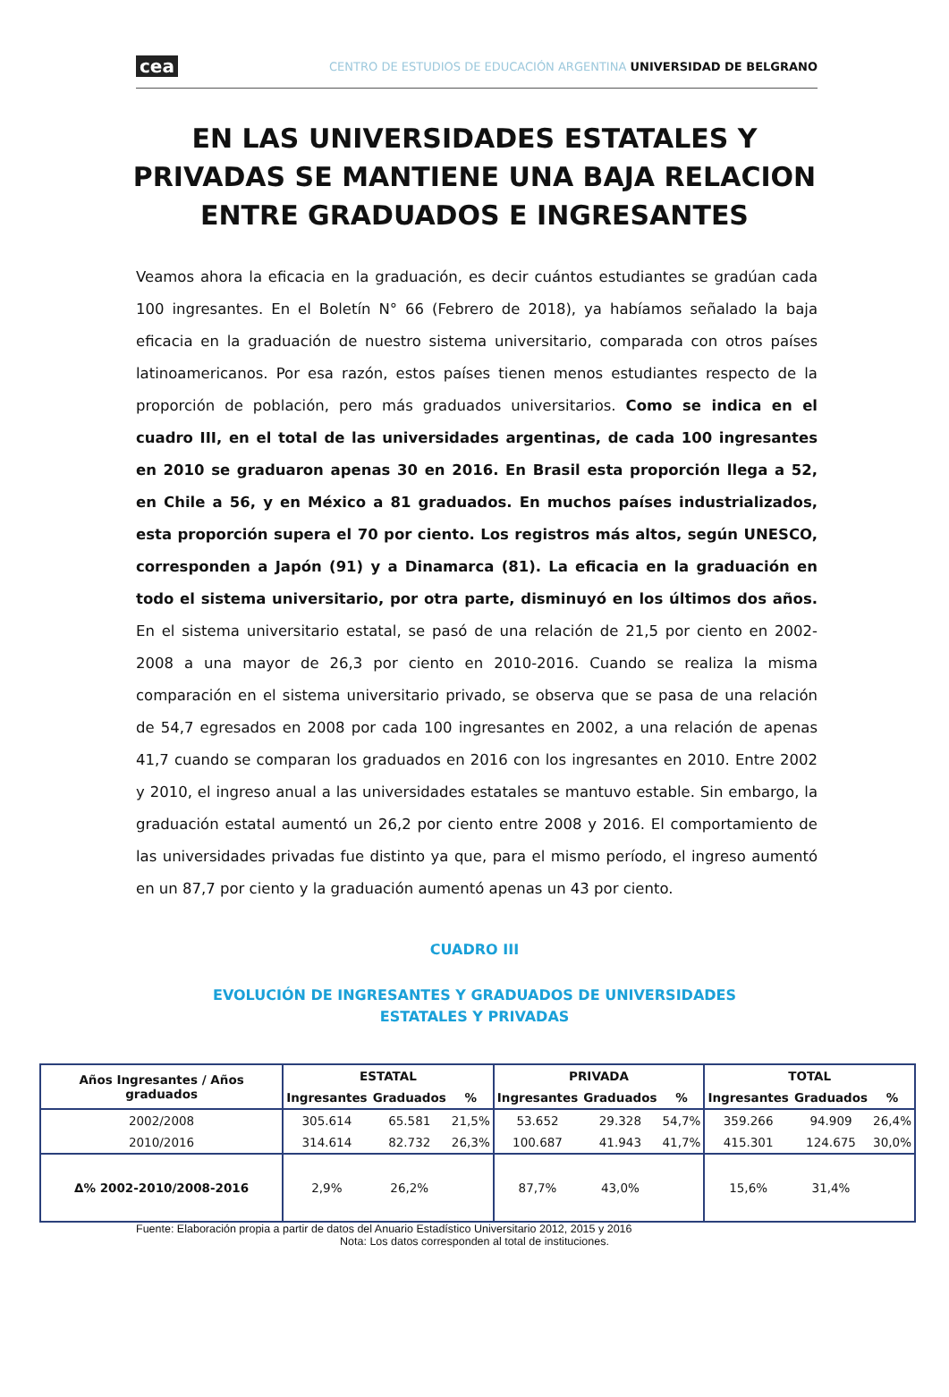cea CENTRO DE ESTUDIOS DE EDUCACIÓN ARGENTINA UNIVERSIDAD DE BELGRANO
EN LAS UNIVERSIDADES ESTATALES Y PRIVADAS SE MANTIENE UNA BAJA RELACION ENTRE GRADUADOS E INGRESANTES
Veamos ahora la eficacia en la graduación, es decir cuántos estudiantes se gradúan cada 100 ingresantes. En el Boletín N° 66 (Febrero de 2018), ya habíamos señalado la baja eficacia en la graduación de nuestro sistema universitario, comparada con otros países latinoamericanos. Por esa razón, estos países tienen menos estudiantes respecto de la proporción de población, pero más graduados universitarios. Como se indica en el cuadro III, en el total de las universidades argentinas, de cada 100 ingresantes en 2010 se graduaron apenas 30 en 2016. En Brasil esta proporción llega a 52, en Chile a 56, y en México a 81 graduados. En muchos países industrializados, esta proporción supera el 70 por ciento. Los registros más altos, según UNESCO, corresponden a Japón (91) y a Dinamarca (81). La eficacia en la graduación en todo el sistema universitario, por otra parte, disminuyó en los últimos dos años. En el sistema universitario estatal, se pasó de una relación de 21,5 por ciento en 2002-2008 a una mayor de 26,3 por ciento en 2010-2016. Cuando se realiza la misma comparación en el sistema universitario privado, se observa que se pasa de una relación de 54,7 egresados en 2008 por cada 100 ingresantes en 2002, a una relación de apenas 41,7 cuando se comparan los graduados en 2016 con los ingresantes en 2010. Entre 2002 y 2010, el ingreso anual a las universidades estatales se mantuvo estable. Sin embargo, la graduación estatal aumentó un 26,2 por ciento entre 2008 y 2016. El comportamiento de las universidades privadas fue distinto ya que, para el mismo período, el ingreso aumentó en un 87,7 por ciento y la graduación aumentó apenas un 43 por ciento.
CUADRO III
EVOLUCIÓN DE INGRESANTES Y GRADUADOS DE UNIVERSIDADES ESTATALES Y PRIVADAS
| Años Ingresantes / Años graduados | ESTATAL | | | PRIVADA | | | TOTAL | | |
| --- | --- | --- | --- | --- | --- | --- | --- | --- | --- |
| | Ingresantes | Graduados | % | Ingresantes | Graduados | % | Ingresantes | Graduados | % |
| 2002/2008 | 305.614 | 65.581 | 21,5% | 53.652 | 29.328 | 54,7% | 359.266 | 94.909 | 26,4% |
| 2010/2016 | 314.614 | 82.732 | 26,3% | 100.687 | 41.943 | 41,7% | 415.301 | 124.675 | 30,0% |
| Δ% 2002-2010/2008-2016 | 2,9% | 26,2% | | 87,7% | 43,0% | | 15,6% | 31,4% | |
Fuente: Elaboración propia a partir de datos del Anuario Estadístico Universitario 2012, 2015 y 2016
Nota: Los datos corresponden al total de instituciones.